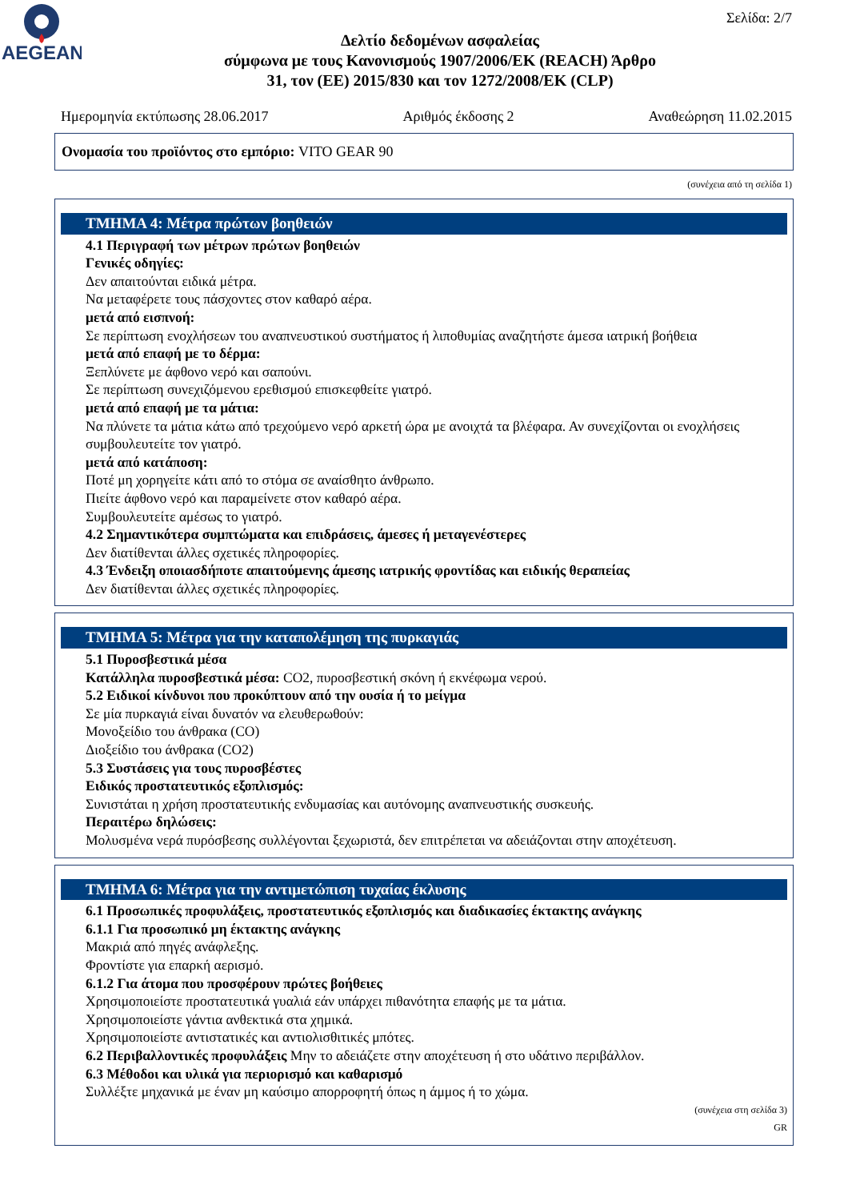AEGEAN
Σελίδα: 2/7
Δελτίο δεδομένων ασφαλείας
σύμφωνα με τους Κανονισμούς 1907/2006/ΕΚ (REACH) Άρθρο
31, τον (ΕΕ) 2015/830 και τον 1272/2008/ΕΚ (CLP)
Ημερομηνία εκτύπωσης 28.06.2017 Αριθμός έκδοσης 2 Αναθεώρηση 11.02.2015
Ονομασία του προϊόντος στο εμπόριο: VITO GEAR 90
(συνέχεια από τη σελίδα 1)
ΤΜΗΜΑ 4: Μέτρα πρώτων βοηθειών
4.1 Περιγραφή των μέτρων πρώτων βοηθειών
Γενικές οδηγίες:
Δεν απαιτούνται ειδικά μέτρα.
Να μεταφέρετε τους πάσχοντες στον καθαρό αέρα.
μετά από εισπνοή:
Σε περίπτωση ενοχλήσεων του αναπνευστικού συστήματος ή λιποθυμίας αναζητήστε άμεσα ιατρική βοήθεια
μετά από επαφή με το δέρμα:
Ξεπλύνετε με άφθονο νερό και σαπούνι.
Σε περίπτωση συνεχιζόμενου ερεθισμού επισκεφθείτε γιατρό.
μετά από επαφή με τα μάτια:
Να πλύνετε τα μάτια κάτω από τρεχούμενο νερό αρκετή ώρα με ανοιχτά τα βλέφαρα. Αν συνεχίζονται οι ενοχλήσεις συμβουλευτείτε τον γιατρό.
μετά από κατάποση:
Ποτέ μη χορηγείτε κάτι από το στόμα σε αναίσθητο άνθρωπο.
Πιείτε άφθονο νερό και παραμείνετε στον καθαρό αέρα.
Συμβουλευτείτε αμέσως το γιατρό.
4.2 Σημαντικότερα συμπτώματα και επιδράσεις, άμεσες ή μεταγενέστερες
Δεν διατίθενται άλλες σχετικές πληροφορίες.
4.3 Ένδειξη οποιασδήποτε απαιτούμενης άμεσης ιατρικής φροντίδας και ειδικής θεραπείας
Δεν διατίθενται άλλες σχετικές πληροφορίες.
ΤΜΗΜΑ 5: Μέτρα για την καταπολέμηση της πυρκαγιάς
5.1 Πυροσβεστικά μέσα
Κατάλληλα πυροσβεστικά μέσα: CO2, πυροσβεστική σκόνη ή εκνέφωμα νερού.
5.2 Ειδικοί κίνδυνοι που προκύπτουν από την ουσία ή το μείγμα
Σε μία πυρκαγιά είναι δυνατόν να ελευθερωθούν:
Μονοξείδιο του άνθρακα (CO)
Διοξείδιο του άνθρακα (CO2)
5.3 Συστάσεις για τους πυροσβέστες
Ειδικός προστατευτικός εξοπλισμός:
Συνιστάται η χρήση προστατευτικής ενδυμασίας και αυτόνομης αναπνευστικής συσκευής.
Περαιτέρω δηλώσεις:
Μολυσμένα νερά πυρόσβεσης συλλέγονται ξεχωριστά, δεν επιτρέπεται να αδειάζονται στην αποχέτευση.
ΤΜΗΜΑ 6: Μέτρα για την αντιμετώπιση τυχαίας έκλυσης
6.1 Προσωπικές προφυλάξεις, προστατευτικός εξοπλισμός και διαδικασίες έκτακτης ανάγκης
6.1.1 Για προσωπικό μη έκτακτης ανάγκης
Μακριά από πηγές ανάφλεξης.
Φροντίστε για επαρκή αερισμό.
6.1.2 Για άτομα που προσφέρουν πρώτες βοήθειες
Χρησιμοποιείστε προστατευτικά γυαλιά εάν υπάρχει πιθανότητα επαφής με τα μάτια.
Χρησιμοποιείστε γάντια ανθεκτικά στα χημικά.
Χρησιμοποιείστε αντιστατικές και αντιολισθιτικές μπότες.
6.2 Περιβαλλοντικές προφυλάξεις Μην το αδειάζετε στην αποχέτευση ή στο υδάτινο περιβάλλον.
6.3 Μέθοδοι και υλικά για περιορισμό και καθαρισμό
Συλλέξτε μηχανικά με έναν μη καύσιμο απορροφητή όπως η άμμος ή το χώμα.
(συνέχεια στη σελίδα 3)
GR